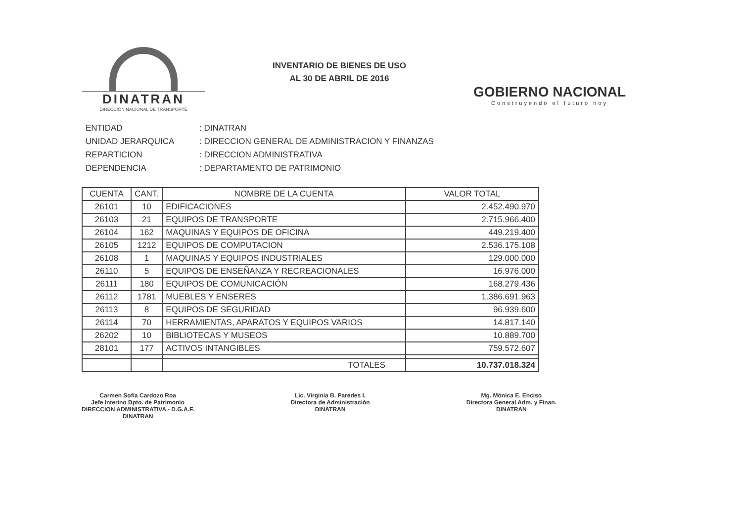DINATRAN
DIRECCIÓN NACIONAL DE TRANSPORTE
INVENTARIO DE BIENES DE USO
AL 30 DE ABRIL DE 2016
GOBIERNO NACIONAL
Construyendo el futuro hoy
ENTIDAD: DINATRAN
UNIDAD JERARQUICA: DIRECCION GENERAL DE ADMINISTRACION Y FINANZAS
REPARTICION: DIRECCION ADMINISTRATIVA
DEPENDENCIA: DEPARTAMENTO DE PATRIMONIO
| CUENTA | CANT. | NOMBRE DE LA CUENTA | VALOR TOTAL |
| --- | --- | --- | --- |
| 26101 | 10 | EDIFICACIONES | 2.452.490.970 |
| 26103 | 21 | EQUIPOS DE TRANSPORTE | 2.715.966.400 |
| 26104 | 162 | MAQUINAS Y EQUIPOS DE OFICINA | 449.219.400 |
| 26105 | 1212 | EQUIPOS DE COMPUTACION | 2.536.175.108 |
| 26108 | 1 | MAQUINAS Y EQUIPOS INDUSTRIALES | 129.000.000 |
| 26110 | 5 | EQUIPOS DE ENSEÑANZA Y RECREACIONALES | 16.976.000 |
| 26111 | 180 | EQUIPOS DE COMUNICACIÓN | 168.279.436 |
| 26112 | 1781 | MUEBLES Y ENSERES | 1.386.691.963 |
| 26113 | 8 | EQUIPOS DE SEGURIDAD | 96.939.600 |
| 26114 | 70 | HERRAMIENTAS, APARATOS Y EQUIPOS VARIOS | 14.817.140 |
| 26202 | 10 | BIBLIOTECAS Y MUSEOS | 10.889.700 |
| 28101 | 177 | ACTIVOS INTANGIBLES | 759.572.607 |
| | | TOTALES | 10.737.018.324 |
Carmen Sofía Cardozo Roa
Jefe Interino Dpto. de Patrimonio
DIRECCION ADMINISTRATIVA - D.G.A.F.
DINATRAN
Lic. Virginia B. Paredes I.
Directora de Administración
DINATRAN
Mg. Mónica E. Enciso
Directora General Adm. y Finan.
DINATRAN